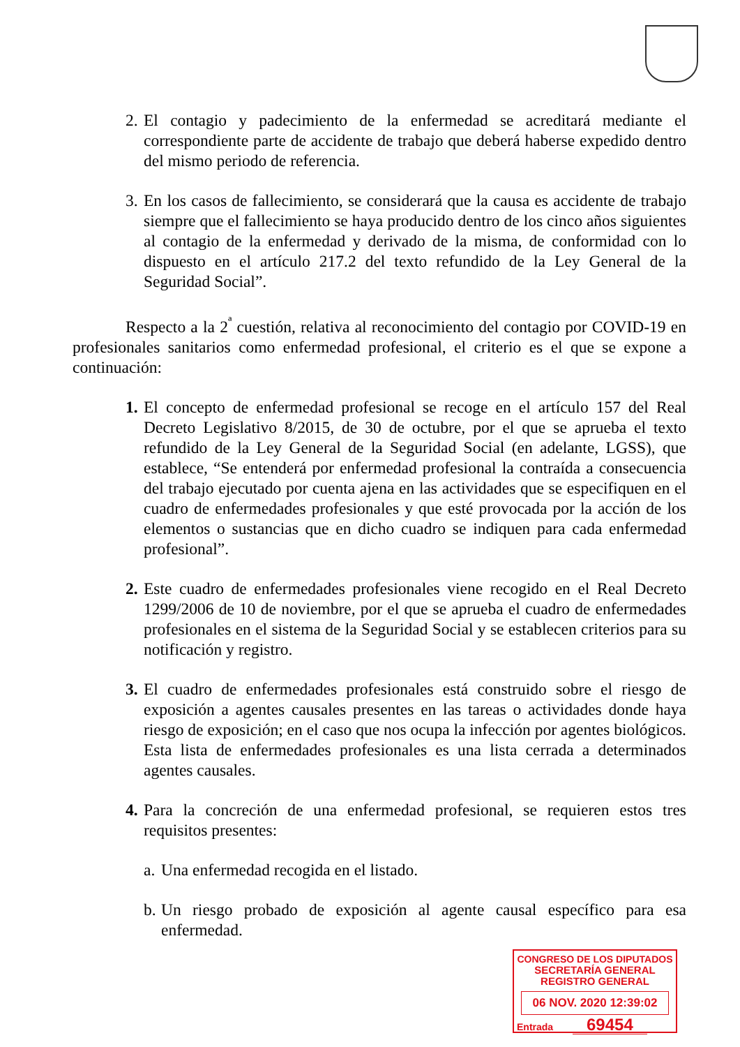2. El contagio y padecimiento de la enfermedad se acreditará mediante el correspondiente parte de accidente de trabajo que deberá haberse expedido dentro del mismo periodo de referencia.
3. En los casos de fallecimiento, se considerará que la causa es accidente de trabajo siempre que el fallecimiento se haya producido dentro de los cinco años siguientes al contagio de la enfermedad y derivado de la misma, de conformidad con lo dispuesto en el artículo 217.2 del texto refundido de la Ley General de la Seguridad Social”.
Respecto a la 2<sup>ª</sup> cuestión, relativa al reconocimiento del contagio por COVID-19 en profesionales sanitarios como enfermedad profesional, el criterio es el que se expone a continuación:
1. El concepto de enfermedad profesional se recoge en el artículo 157 del Real Decreto Legislativo 8/2015, de 30 de octubre, por el que se aprueba el texto refundido de la Ley General de la Seguridad Social (en adelante, LGSS), que establece, “Se entenderá por enfermedad profesional la contraída a consecuencia del trabajo ejecutado por cuenta ajena en las actividades que se especifiquen en el cuadro de enfermedades profesionales y que esté provocada por la acción de los elementos o sustancias que en dicho cuadro se indiquen para cada enfermedad profesional”.
2. Este cuadro de enfermedades profesionales viene recogido en el Real Decreto 1299/2006 de 10 de noviembre, por el que se aprueba el cuadro de enfermedades profesionales en el sistema de la Seguridad Social y se establecen criterios para su notificación y registro.
3. El cuadro de enfermedades profesionales está construido sobre el riesgo de exposición a agentes causales presentes en las tareas o actividades donde haya riesgo de exposición; en el caso que nos ocupa la infección por agentes biológicos. Esta lista de enfermedades profesionales es una lista cerrada a determinados agentes causales.
4. Para la concreción de una enfermedad profesional, se requieren estos tres requisitos presentes:
a. Una enfermedad recogida en el listado.
b. Un riesgo probado de exposición al agente causal específico para esa enfermedad.
CONGRESO DE LOS DIPUTADOS
SECRETARÍA GENERAL
REGISTRO GENERAL
06 NOV. 2020 12:39:02
Entrada 69454